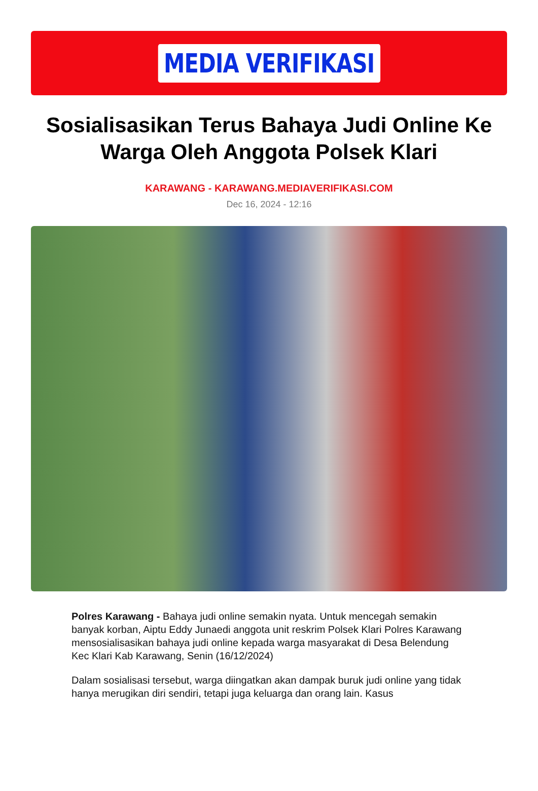MEDIA VERIFIKASI
Sosialisasikan Terus Bahaya Judi Online Ke Warga Oleh Anggota Polsek Klari
KARAWANG - KARAWANG.MEDIAVERIFIKASI.COM
Dec 16, 2024 - 12:16
Polres Karawang - Bahaya judi online semakin nyata. Untuk mencegah semakin banyak korban, Aiptu Eddy Junaedi anggota unit reskrim Polsek Klari Polres Karawang mensosialisasikan bahaya judi online kepada warga masyarakat di Desa Belendung Kec Klari Kab Karawang, Senin (16/12/2024)
Dalam sosialisasi tersebut, warga diingatkan akan dampak buruk judi online yang tidak hanya merugikan diri sendiri, tetapi juga keluarga dan orang lain. Kasus